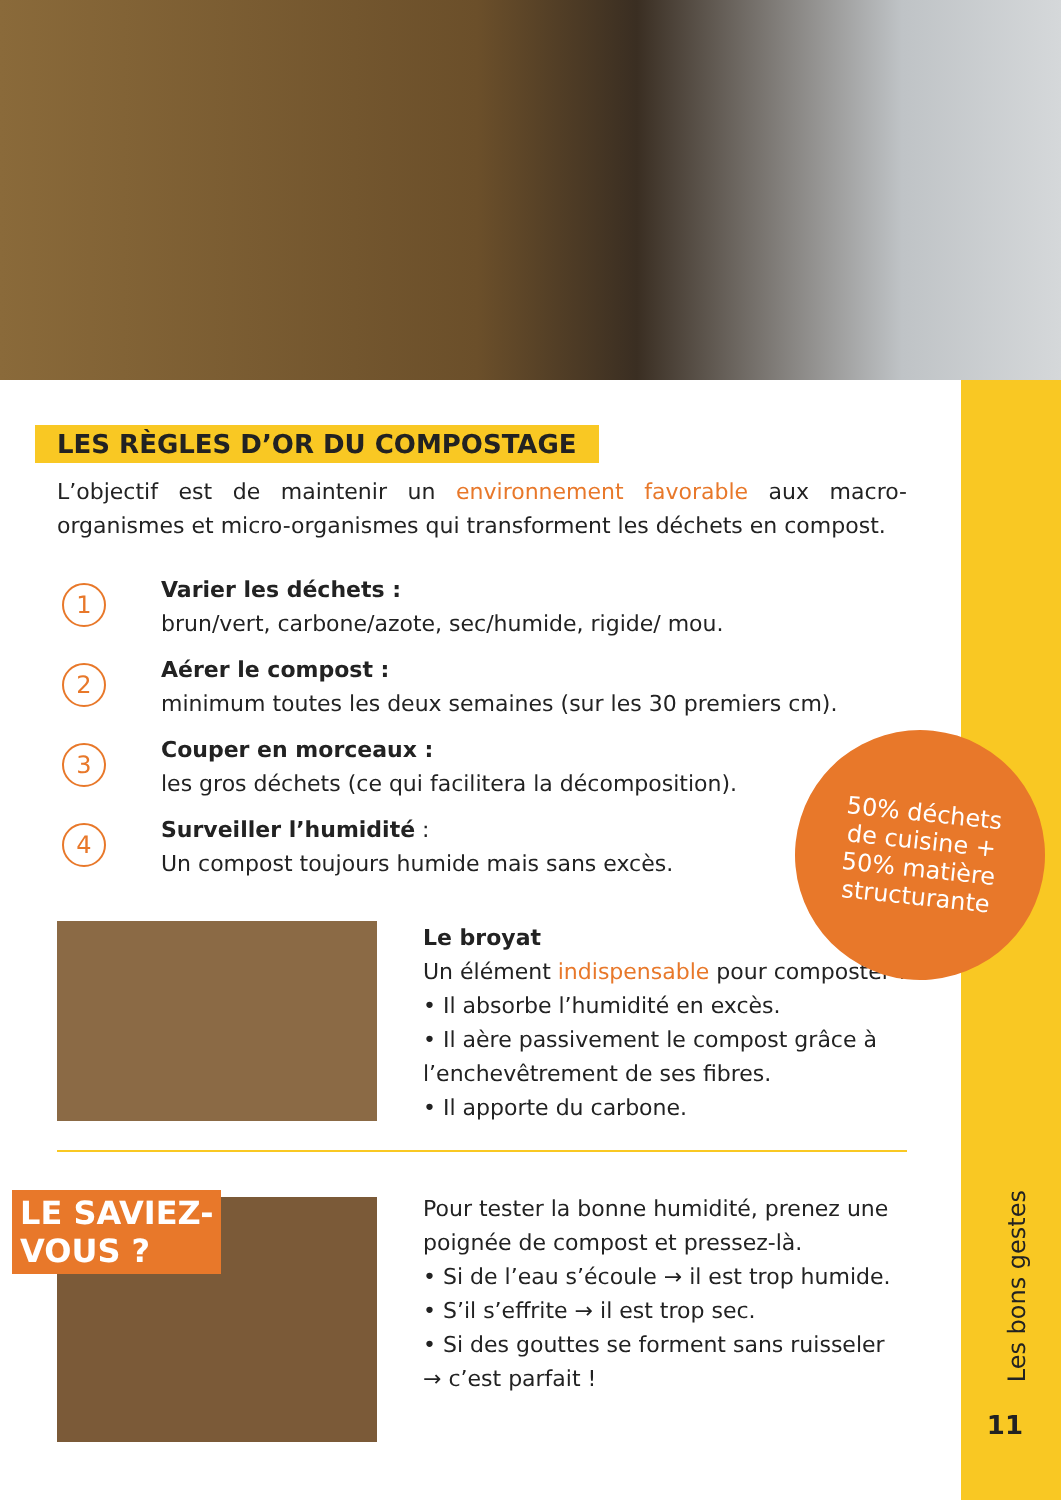LES RÈGLES D’OR DU COMPOSTAGE
L’objectif est de maintenir un environnement favorable aux macro-organismes et micro-organismes qui transforment les déchets en compost.
1
Varier les déchets :
brun/vert, carbone/azote, sec/humide, rigide/ mou.
2
Aérer le compost :
minimum toutes les deux semaines (sur les 30 premiers cm).
3
Couper en morceaux :
les gros déchets (ce qui facilitera la décomposition).
4
Surveiller l’humidité :
Un compost toujours humide mais sans excès.
Le broyat
Un élément indispensable pour composter !
• Il absorbe l’humidité en excès.
• Il aère passivement le compost grâce à l’enchevêtrement de ses fibres.
• Il apporte du carbone.
Pour tester la bonne humidité, prenez une poignée de compost et pressez-là.
• Si de l’eau s’écoule → il est trop humide.
• S’il s’effrite → il est trop sec.
• Si des gouttes se forment sans ruisseler → c’est parfait !
50% déchets
de cuisine +
50% matière
structurante
LE SAVIEZ-
VOUS ?
Les bons gestes
11